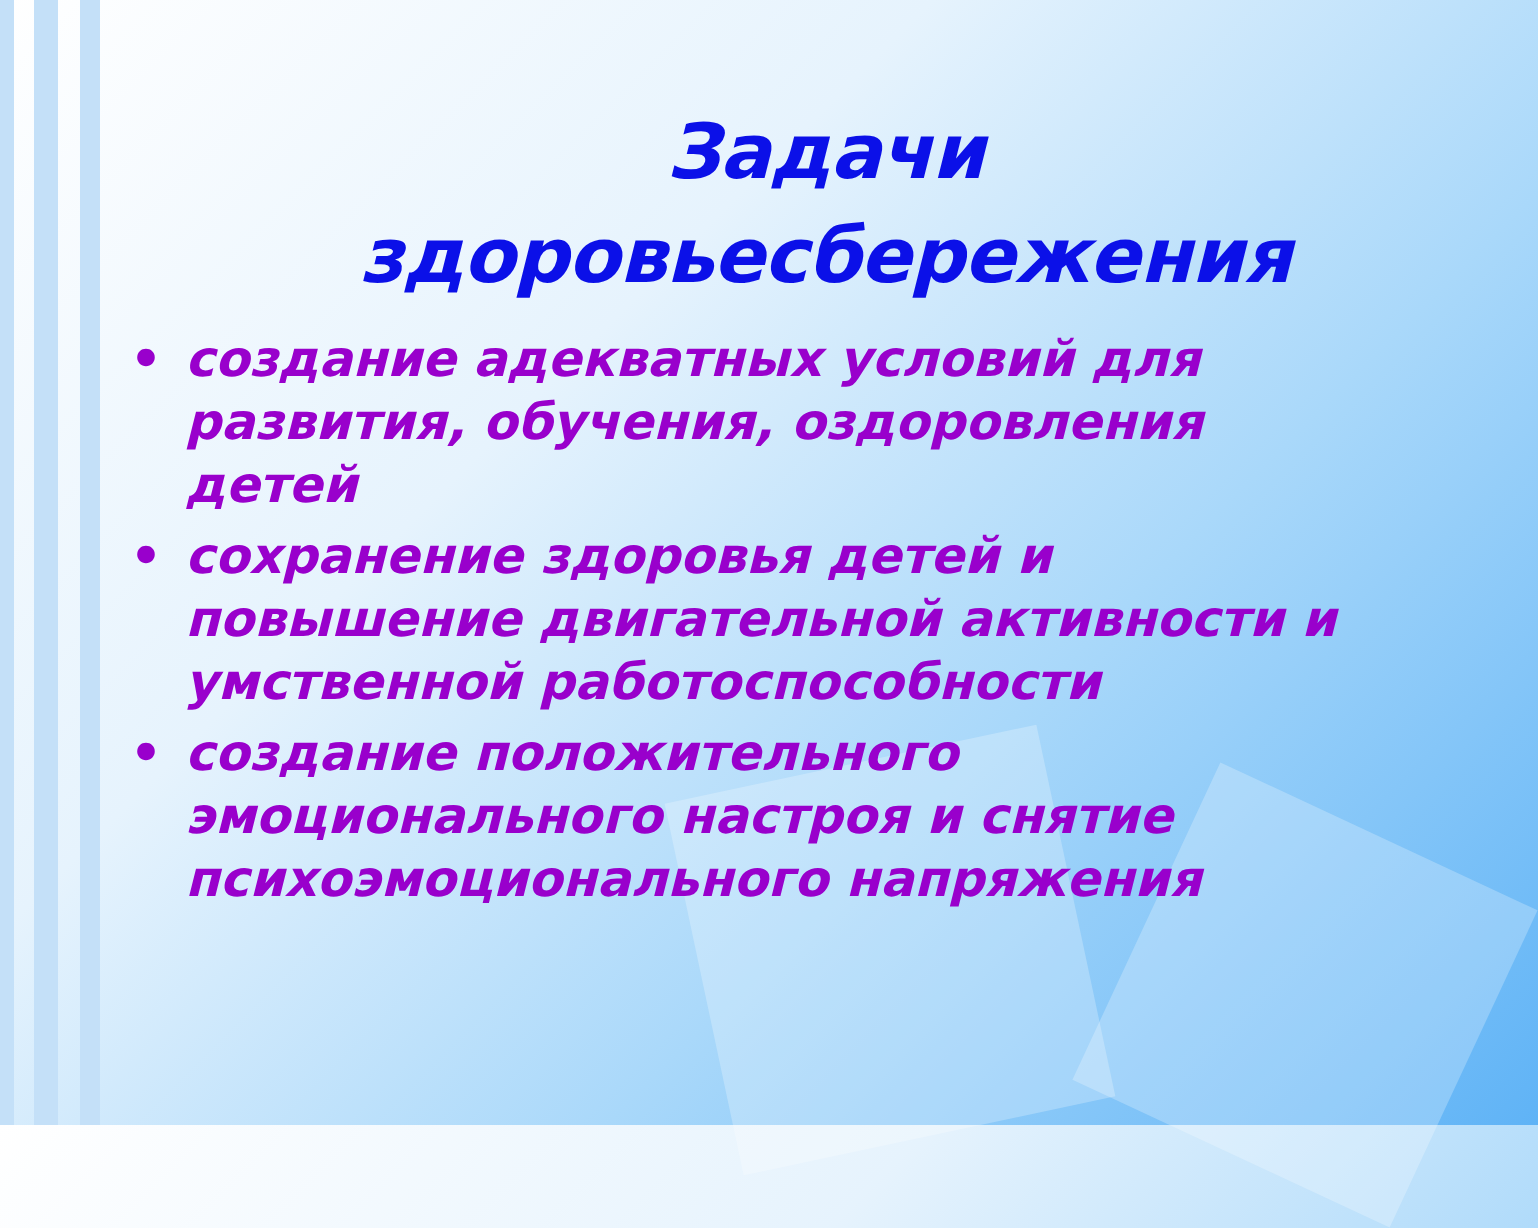Задачи
здоровьесбережения
• создание адекватных условий для развития, обучения, оздоровления детей
• сохранение здоровья детей и повышение двигательной активности и умственной работоспособности
• создание положительного эмоционального настроя и снятие психоэмоционального напряжения